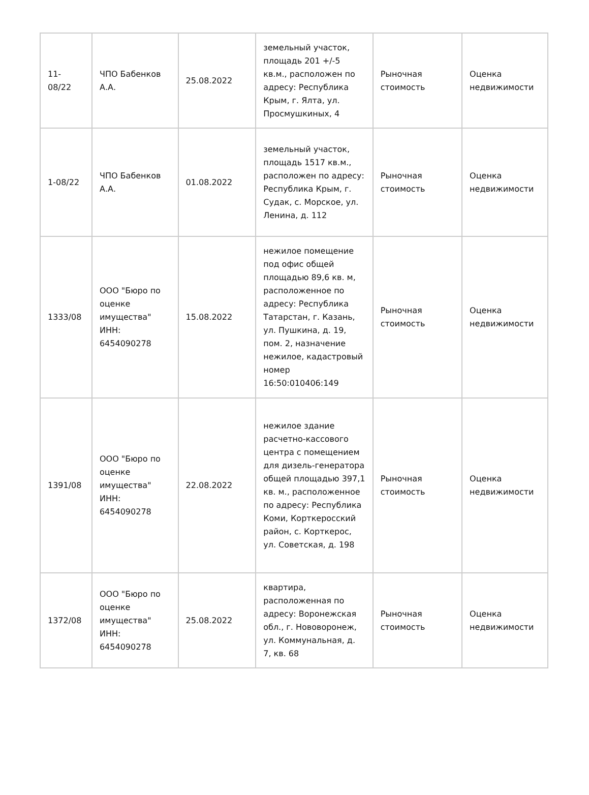| 11-08/22 | ЧПО Бабенков А.А. | 25.08.2022 | земельный участок, площадь 201 +/-5 кв.м., расположен по адресу: Республика Крым, г. Ялта, ул. Просмушкиных, 4 | Рыночная стоимость | Оценка недвижимости |
| 1-08/22 | ЧПО Бабенков А.А. | 01.08.2022 | земельный участок, площадь 1517 кв.м., расположен по адресу: Республика Крым, г. Судак, с. Морское, ул. Ленина, д. 112 | Рыночная стоимость | Оценка недвижимости |
| 1333/08 | ООО "Бюро по оценке имущества" ИНН: 6454090278 | 15.08.2022 | нежилое помещение под офис общей площадью 89,6 кв. м, расположенное по адресу: Республика Татарстан, г. Казань, ул. Пушкина, д. 19, пом. 2, назначение нежилое, кадастровый номер 16:50:010406:149 | Рыночная стоимость | Оценка недвижимости |
| 1391/08 | ООО "Бюро по оценке имущества" ИНН: 6454090278 | 22.08.2022 | нежилое здание расчетно-кассового центра с помещением для дизель-генератора общей площадью 397,1 кв. м., расположенное по адресу: Республика Коми, Корткеросский район, с. Корткерос, ул. Советская, д. 198 | Рыночная стоимость | Оценка недвижимости |
| 1372/08 | ООО "Бюро по оценке имущества" ИНН: 6454090278 | 25.08.2022 | квартира, расположенная по адресу: Воронежская обл., г. Нововоронеж, ул. Коммунальная, д. 7, кв. 68 | Рыночная стоимость | Оценка недвижимости |